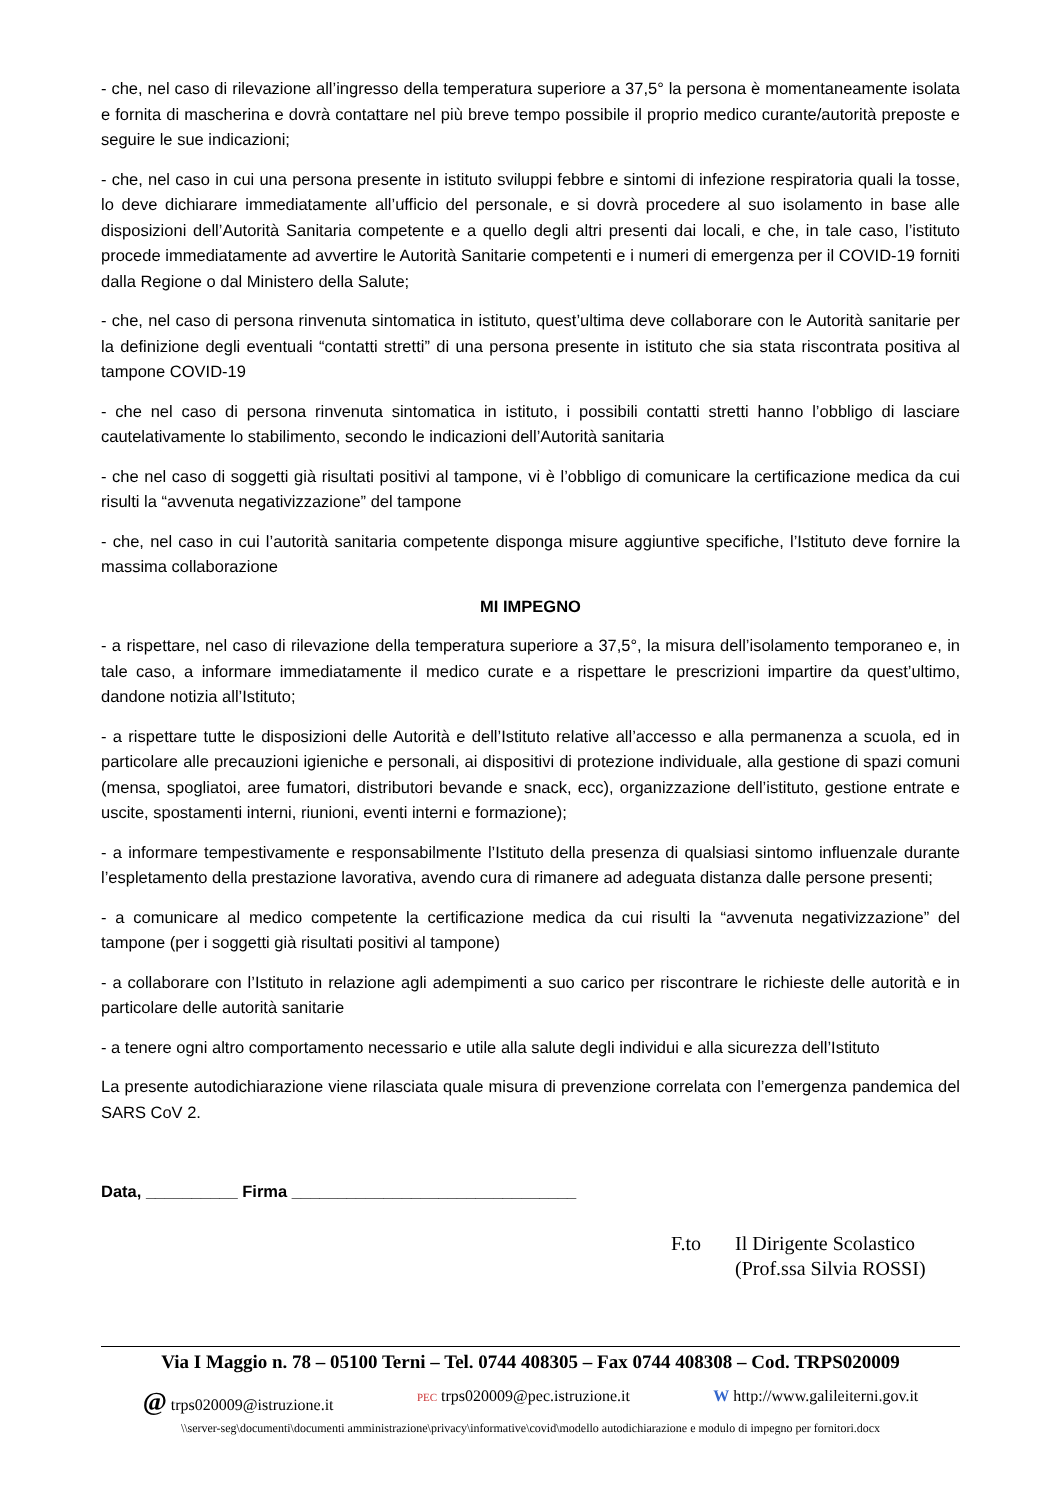- che, nel caso di rilevazione all’ingresso della temperatura superiore a 37,5° la persona è momentaneamente isolata e fornita di mascherina e dovrà contattare nel più breve tempo possibile il proprio medico curante/autorità preposte e seguire le sue indicazioni;
- che, nel caso in cui una persona presente in istituto sviluppi febbre e sintomi di infezione respiratoria quali la tosse, lo deve dichiarare immediatamente all’ufficio del personale, e si dovrà procedere al suo isolamento in base alle disposizioni dell’Autorità Sanitaria competente e a quello degli altri presenti dai locali, e che, in tale caso, l’istituto procede immediatamente ad avvertire le Autorità Sanitarie competenti e i numeri di emergenza per il COVID-19 forniti dalla Regione o dal Ministero della Salute;
- che, nel caso di persona rinvenuta sintomatica in istituto, quest’ultima deve collaborare con le Autorità sanitarie per la definizione degli eventuali “contatti stretti” di una persona presente in istituto che sia stata riscontrata positiva al tampone COVID-19
- che nel caso di persona rinvenuta sintomatica in istituto, i possibili contatti stretti hanno l’obbligo di lasciare cautelativamente lo stabilimento, secondo le indicazioni dell’Autorità sanitaria
- che nel caso di soggetti già risultati positivi al tampone, vi è l’obbligo di comunicare la certificazione medica da cui risulti la “avvenuta negativizzazione” del tampone
- che, nel caso in cui l’autorità sanitaria competente disponga misure aggiuntive specifiche, l’Istituto deve fornire la massima collaborazione
MI IMPEGNO
- a rispettare, nel caso di rilevazione della temperatura superiore a 37,5°, la misura dell’isolamento temporaneo e, in tale caso, a informare immediatamente il medico curate e a rispettare le prescrizioni impartire da quest’ultimo, dandone notizia all’Istituto;
- a rispettare tutte le disposizioni delle Autorità e dell’Istituto relative all’accesso e alla permanenza a scuola, ed in particolare alle precauzioni igieniche e personali, ai dispositivi di protezione individuale, alla gestione di spazi comuni (mensa, spogliatoi, aree fumatori, distributori bevande e snack, ecc), organizzazione dell’istituto, gestione entrate e uscite, spostamenti interni, riunioni, eventi interni e formazione);
- a informare tempestivamente e responsabilmente l’Istituto della presenza di qualsiasi sintomo influenzale durante l’espletamento della prestazione lavorativa, avendo cura di rimanere ad adeguata distanza dalle persone presenti;
- a comunicare al medico competente la certificazione medica da cui risulti la “avvenuta negativizzazione” del tampone (per i soggetti già risultati positivi al tampone)
- a collaborare con l’Istituto in relazione agli adempimenti a suo carico per riscontrare le richieste delle autorità e in particolare delle autorità sanitarie
- a tenere ogni altro comportamento necessario e utile alla salute degli individui e alla sicurezza dell’Istituto
La presente autodichiarazione viene rilasciata quale misura di prevenzione correlata con l’emergenza pandemica del SARS CoV 2.
Data, __________ Firma _______________________________
F.to Il Dirigente Scolastico
(Prof.ssa Silvia ROSSI)
Via I Maggio n. 78 – 05100 Terni – Tel. 0744 408305 – Fax 0744 408308 – Cod. TRPS020009
@ trps020009@istruzione.it PEC trps020009@pec.istruzione.it W http://www.galileiterni.gov.it
\\server-seg\documenti\documenti amministrazione\privacy\informative\covid\modello autodichiarazione e modulo di impegno per fornitori.docx